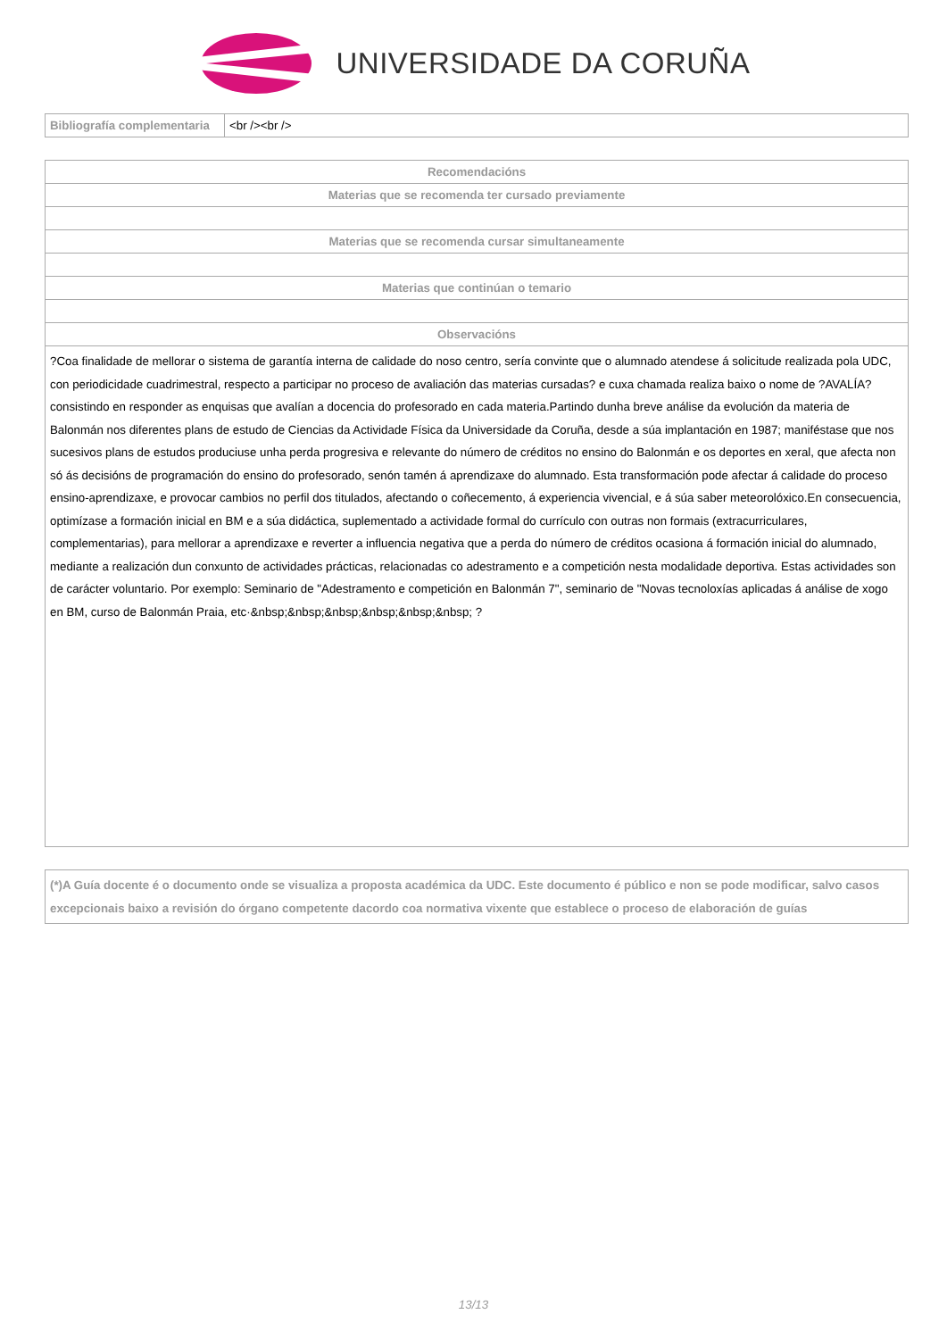UNIVERSIDADE DA CORUÑA
| Bibliografía complementaria | <br /><br /> |
| Recomendacións |
| --- |
| Materias que se recomenda ter cursado previamente |
| Materias que se recomenda cursar simultaneamente |
| Materias que continúan o temario |
| Observacións |
| ?Coa finalidade de mellorar o sistema de garantía interna de calidade do noso centro, sería convinte que o alumnado atendese á solicitude realizada pola UDC, con periodicidade cuadrimestral, respecto a participar no proceso de avaliación das materias cursadas? e cuxa chamada realiza baixo o nome de ?AVALÍA? consistindo en responder as enquisas que avalían a docencia do profesorado en cada materia.Partindo dunha breve análise da evolución da materia de Balonmán nos diferentes plans de estudo de Ciencias da Actividade Física da Universidade da Coruña, desde a súa implantación en 1987; maniféstase que nos sucesivos plans de estudos produciuse unha perda progresiva e relevante do número de créditos no ensino do Balonmán e os deportes en xeral, que afecta non só ás decisións de programación do ensino do profesorado, senón tamén á aprendizaxe do alumnado. Esta transformación pode afectar á calidade do proceso ensino-aprendizaxe, e provocar cambios no perfil dos titulados, afectando o coñecemento, á experiencia vivencial, e á súa saber meteorolóxico.En consecuencia, optimízase a formación inicial en BM e a súa didáctica, suplementado a actividade formal do currículo con outras non formais (extracurriculares, complementarias), para mellorar a aprendizaxe e reverter a influencia negativa que a perda do número de créditos ocasiona á formación inicial do alumnado, mediante a realización dun conxunto de actividades prácticas, relacionadas co adestramento e a competición nesta modalidade deportiva. Estas actividades son de carácter voluntario. Por exemplo: Seminario de "Adestramento e competición en Balonmán 7", seminario de "Novas tecnoloxías aplicadas á análise de xogo en BM, curso de Balonmán Praia, etc·&nbsp;&nbsp;&nbsp;&nbsp;&nbsp;&nbsp; ? |
| (*)A Guía docente é o documento onde se visualiza a proposta académica da UDC. Este documento é público e non se pode modificar, salvo casos excepcionais baixo a revisión do órgano competente dacordo coa normativa vixente que establece o proceso de elaboración de guías |
13/13